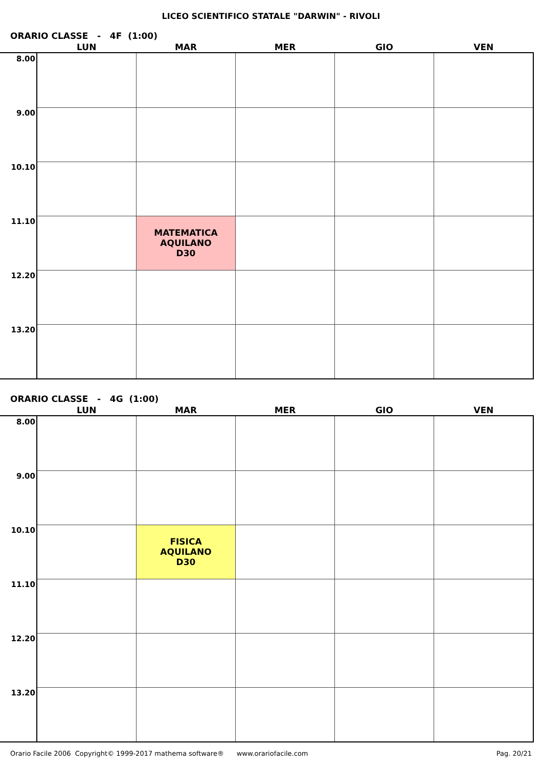LICEO SCIENTIFICO STATALE "DARWIN" - RIVOLI
ORARIO CLASSE - 4F (1:00)
| | LUN | MAR | MER | GIO | VEN |
| --- | --- | --- | --- | --- | --- |
| 8.00 | | | | | |
| 9.00 | | | | | |
| 10.10 | | | | | |
| 11.10 | | MATEMATICA AQUILANO D30 | | | |
| 12.20 | | | | | |
| 13.20 | | | | | |
ORARIO CLASSE - 4G (1:00)
| | LUN | MAR | MER | GIO | VEN |
| --- | --- | --- | --- | --- | --- |
| 8.00 | | | | | |
| 9.00 | | | | | |
| 10.10 | | FISICA AQUILANO D30 | | | |
| 11.10 | | | | | |
| 12.20 | | | | | |
| 13.20 | | | | | |
Orario Facile 2006 Copyright© 1999-2017 mathema software® www.orariofacile.com Pag. 20/21